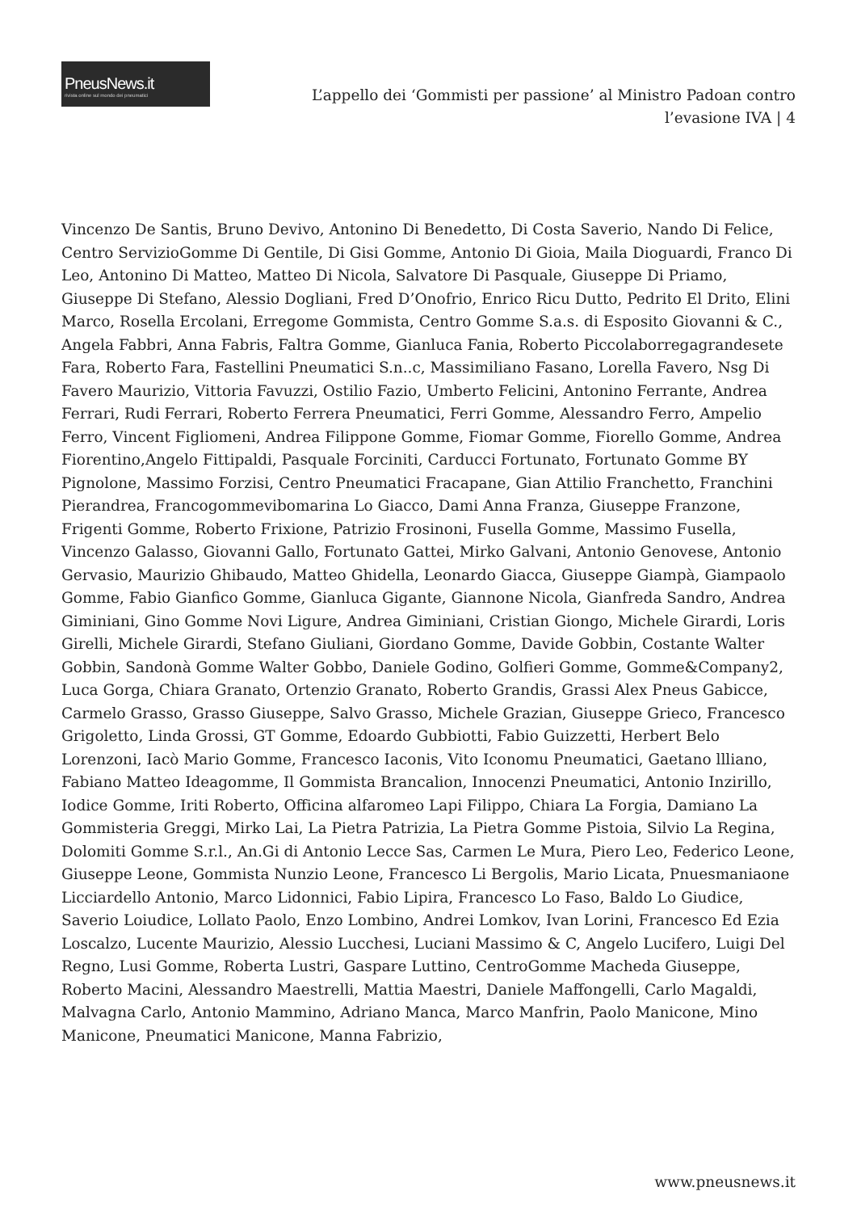PneusNews.it
rivista online sul mondo dei pneumatici
L’appello dei ‘Gommisti per passione’ al Ministro Padoan contro l’evasione IVA | 4
Vincenzo De Santis, Bruno Devivo, Antonino Di Benedetto, Di Costa Saverio, Nando Di Felice, Centro ServizioGomme Di Gentile, Di Gisi Gomme, Antonio Di Gioia, Maila Dioguardi, Franco Di Leo, Antonino Di Matteo, Matteo Di Nicola, Salvatore Di Pasquale, Giuseppe Di Priamo, Giuseppe Di Stefano, Alessio Dogliani, Fred D’Onofrio, Enrico Ricu Dutto, Pedrito El Drito, Elini Marco, Rosella Ercolani, Erregome Gommista, Centro Gomme S.a.s. di Esposito Giovanni & C., Angela Fabbri, Anna Fabris, Faltra Gomme, Gianluca Fania, Roberto Piccolaborregagrandesete Fara, Roberto Fara, Fastellini Pneumatici S.n..c, Massimiliano Fasano, Lorella Favero, Nsg Di Favero Maurizio, Vittoria Favuzzi, Ostilio Fazio, Umberto Felicini, Antonino Ferrante, Andrea Ferrari, Rudi Ferrari, Roberto Ferrera Pneumatici, Ferri Gomme, Alessandro Ferro, Ampelio Ferro, Vincent Figliomeni, Andrea Filippone Gomme, Fiomar Gomme, Fiorello Gomme, Andrea Fiorentino,Angelo Fittipaldi, Pasquale Forciniti, Carducci Fortunato, Fortunato Gomme BY Pignolone, Massimo Forzisi, Centro Pneumatici Fracapane, Gian Attilio Franchetto, Franchini Pierandrea, Francogommevibomarina Lo Giacco, Dami Anna Franza, Giuseppe Franzone, Frigenti Gomme, Roberto Frixione, Patrizio Frosinoni, Fusella Gomme, Massimo Fusella, Vincenzo Galasso, Giovanni Gallo, Fortunato Gattei, Mirko Galvani, Antonio Genovese, Antonio Gervasio, Maurizio Ghibaudo, Matteo Ghidella, Leonardo Giacca, Giuseppe Giampà, Giampaolo Gomme, Fabio Gianfico Gomme, Gianluca Gigante, Giannone Nicola, Gianfreda Sandro, Andrea Giminiani, Gino Gomme Novi Ligure, Andrea Giminiani, Cristian Giongo, Michele Girardi, Loris Girelli, Michele Girardi, Stefano Giuliani, Giordano Gomme, Davide Gobbin, Costante Walter Gobbin, Sandonà Gomme Walter Gobbo, Daniele Godino, Golfieri Gomme, Gomme&Company2, Luca Gorga, Chiara Granato, Ortenzio Granato, Roberto Grandis, Grassi Alex Pneus Gabicce, Carmelo Grasso, Grasso Giuseppe, Salvo Grasso, Michele Grazian, Giuseppe Grieco, Francesco Grigoletto, Linda Grossi, GT Gomme, Edoardo Gubbiotti, Fabio Guizzetti, Herbert Belo Lorenzoni, Iacò Mario Gomme, Francesco Iaconis, Vito Iconomu Pneumatici, Gaetano llliano, Fabiano Matteo Ideagomme, Il Gommista Brancalion, Innocenzi Pneumatici, Antonio Inzirillo, Iodice Gomme, Iriti Roberto, Officina alfaromeo Lapi Filippo, Chiara La Forgia, Damiano La Gommisteria Greggi, Mirko Lai, La Pietra Patrizia, La Pietra Gomme Pistoia, Silvio La Regina, Dolomiti Gomme S.r.l., An.Gi di Antonio Lecce Sas, Carmen Le Mura, Piero Leo, Federico Leone, Giuseppe Leone, Gommista Nunzio Leone, Francesco Li Bergolis, Mario Licata, Pnuesmaniaone Licciardello Antonio, Marco Lidonnici, Fabio Lipira, Francesco Lo Faso, Baldo Lo Giudice, Saverio Loiudice, Lollato Paolo, Enzo Lombino, Andrei Lomkov, Ivan Lorini, Francesco Ed Ezia Loscalzo, Lucente Maurizio, Alessio Lucchesi, Luciani Massimo & C, Angelo Lucifero, Luigi Del Regno, Lusi Gomme, Roberta Lustri, Gaspare Luttino, CentroGomme Macheda Giuseppe, Roberto Macini, Alessandro Maestrelli, Mattia Maestri, Daniele Maffongelli, Carlo Magaldi, Malvagna Carlo, Antonio Mammino, Adriano Manca, Marco Manfrin, Paolo Manicone, Mino Manicone, Pneumatici Manicone, Manna Fabrizio,
www.pneusnews.it